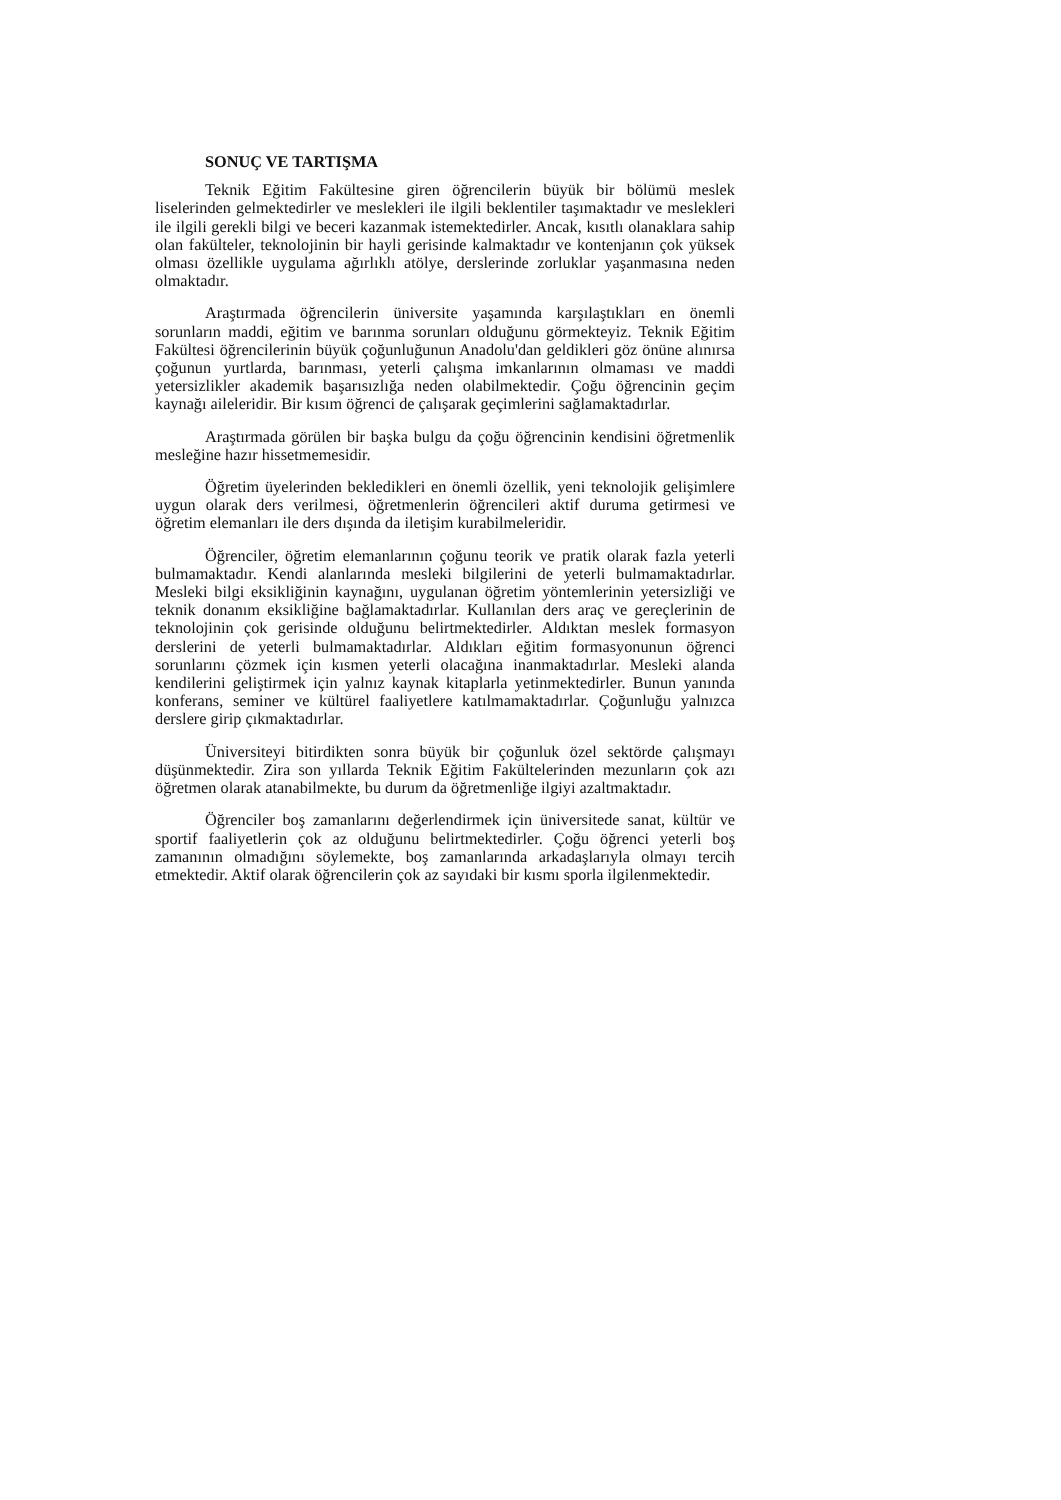SONUÇ VE TARTIŞMA
Teknik Eğitim Fakültesine giren öğrencilerin büyük bir bölümü meslek liselerinden gelmektedirler ve meslekleri ile ilgili beklentiler taşımaktadır ve meslekleri ile ilgili gerekli bilgi ve beceri kazanmak istemektedirler. Ancak, kısıtlı olanaklara sahip olan fakülteler, teknolojinin bir hayli gerisinde kalmaktadır ve kontenjanın çok yüksek olması özellikle uygulama ağırlıklı atölye, derslerinde zorluklar yaşanmasına neden olmaktadır.
Araştırmada öğrencilerin üniversite yaşamında karşılaştıkları en önemli sorunların maddi, eğitim ve barınma sorunları olduğunu görmekteyiz. Teknik Eğitim Fakültesi öğrencilerinin büyük çoğunluğunun Anadolu'dan geldikleri göz önüne alınırsa çoğunun yurtlarda, barınması, yeterli çalışma imkanlarının olmaması ve maddi yetersizlikler akademik başarısızlığa neden olabilmektedir. Çoğu öğrencinin geçim kaynağı aileleridir. Bir kısım öğrenci de çalışarak geçimlerini sağlamaktadırlar.
Araştırmada görülen bir başka bulgu da çoğu öğrencinin kendisini öğretmenlik mesleğine hazır hissetmemesidir.
Öğretim üyelerinden bekledikleri en önemli özellik, yeni teknolojik gelişimlere uygun olarak ders verilmesi, öğretmenlerin öğrencileri aktif duruma getirmesi ve öğretim elemanları ile ders dışında da iletişim kurabilmeleridir.
Öğrenciler, öğretim elemanlarının çoğunu teorik ve pratik olarak fazla yeterli bulmamaktadır. Kendi alanlarında mesleki bilgilerini de yeterli bulmamaktadırlar. Mesleki bilgi eksikliğinin kaynağını, uygulanan öğretim yöntemlerinin yetersizliği ve teknik donanım eksikliğine bağlamaktadırlar. Kullanılan ders araç ve gereçlerinin de teknolojinin çok gerisinde olduğunu belirtmektedirler. Aldıktan meslek formasyon derslerini de yeterli bulmamaktadırlar. Aldıkları eğitim formasyonunun öğrenci sorunlarını çözmek için kısmen yeterli olacağına inanmaktadırlar. Mesleki alanda kendilerini geliştirmek için yalnız kaynak kitaplarla yetinmektedirler. Bunun yanında konferans, seminer ve kültürel faaliyetlere katılmamaktadırlar. Çoğunluğu yalnızca derslere girip çıkmaktadırlar.
Üniversiteyi bitirdikten sonra büyük bir çoğunluk özel sektörde çalışmayı düşünmektedir. Zira son yıllarda Teknik Eğitim Fakültelerinden mezunların çok azı öğretmen olarak atanabilmekte, bu durum da öğretmenliğe ilgiyi azaltmaktadır.
Öğrenciler boş zamanlarını değerlendirmek için üniversitede sanat, kültür ve sportif faaliyetlerin çok az olduğunu belirtmektedirler. Çoğu öğrenci yeterli boş zamanının olmadığını söylemekte, boş zamanlarında arkadaşlarıyla olmayı tercih etmektedir. Aktif olarak öğrencilerin çok az sayıdaki bir kısmı sporla ilgilenmektedir.